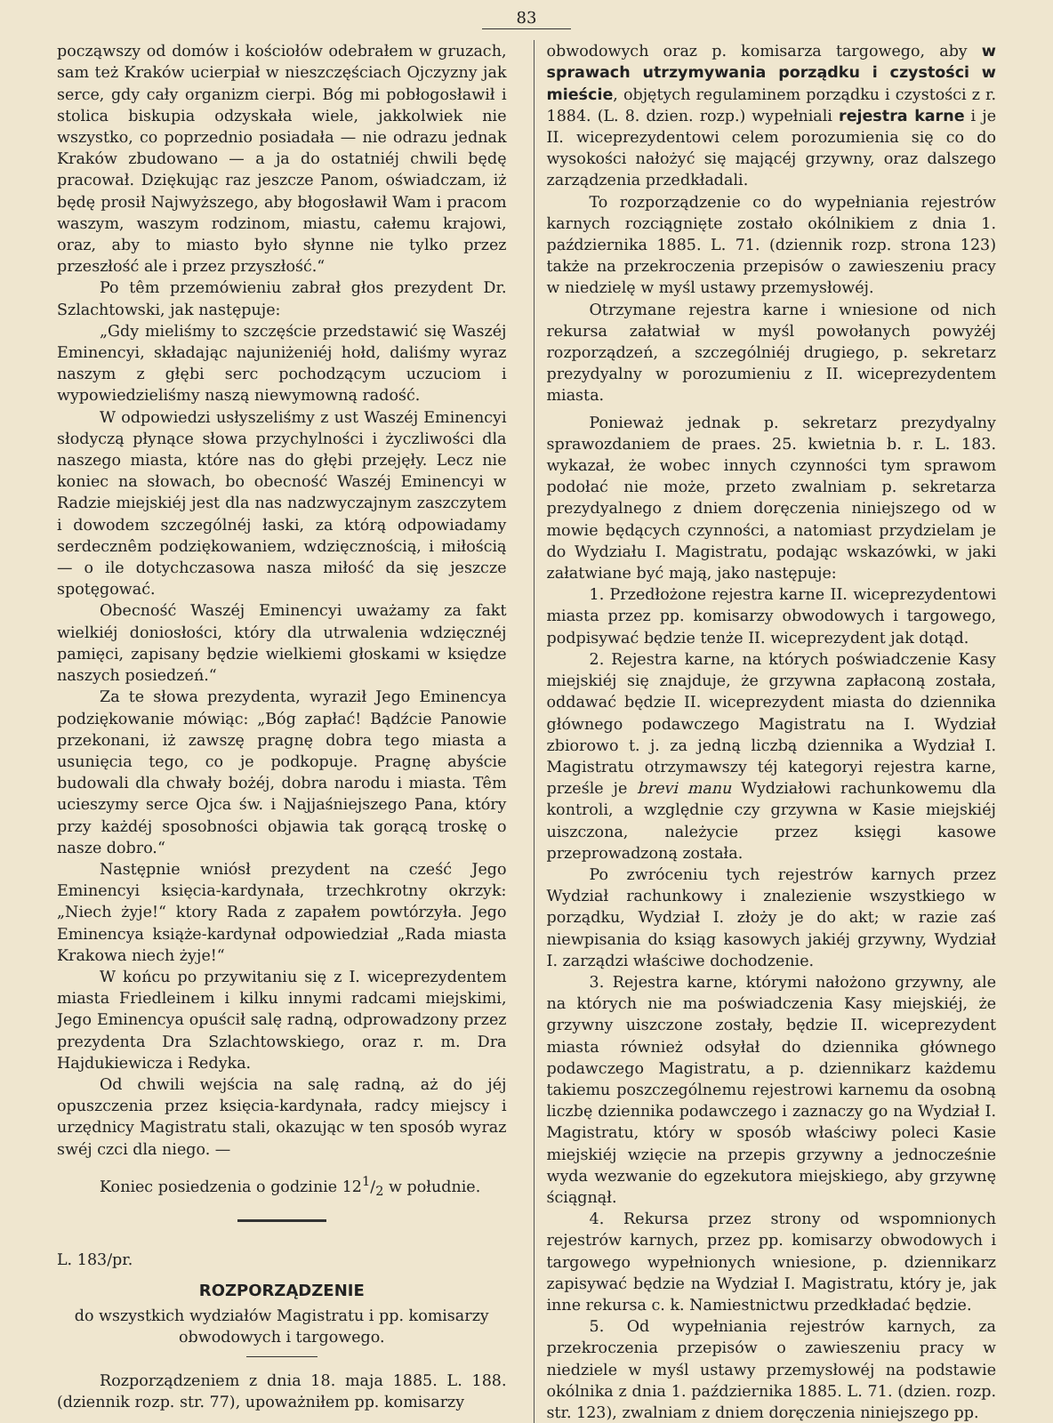83
począwszy od domów i kościołów odebrałem w gruzach, sam też Kraków ucierpiał w nieszczęściach Ojczyzny jak serce, gdy cały organizm cierpi. Bóg mi pobłogosławił i stolica biskupia odzyskała wiele, jakkolwiek nie wszystko, co poprzednio posiadała — nie odrazu jednak Kraków zbudowano — a ja do ostatniéj chwili będę pracował. Dziękując raz jeszcze Panom, oświadczam, iż będę prosił Najwyższego, aby błogosławił Wam i pracom waszym, waszym rodzinom, miastu, całemu krajowi, oraz, aby to miasto było słynne nie tylko przez przeszłość ale i przez przyszłość.“
Po têm przemówieniu zabrał głos prezydent Dr. Szlachtowski, jak następuje:
„Gdy mieliśmy to szczęście przedstawić się Waszéj Eminencyi, składając najuniżeniéj hołd, daliśmy wyraz naszym z głębi serc pochodzącym uczuciom i wypowiedzieliśmy naszą niewymowną radość.
W odpowiedzi usłyszeliśmy z ust Waszéj Eminencyi słodyczą płynące słowa przychylności i życzliwości dla naszego miasta, które nas do głębi przejęły. Lecz nie koniec na słowach, bo obecność Waszéj Eminencyi w Radzie miejskiéj jest dla nas nadzwyczajnym zaszczytem i dowodem szczególnéj łaski, za którą odpowiadamy serdecznêm podziękowaniem, wdzięcznością, i miłością — o ile dotychczasowa nasza miłość da się jeszcze spotęgować.
Obecność Waszéj Eminencyi uważamy za fakt wielkiéj doniosłości, który dla utrwalenia wdzięcznéj pamięci, zapisany będzie wielkiemi głoskami w księdze naszych posiedzeń.“
Za te słowa prezydenta, wyraził Jego Eminencya podziękowanie mówiąc: „Bóg zapłać! Bądźcie Panowie przekonani, iż zawszę pragnę dobra tego miasta a usunięcia tego, co je podkopuje. Pragnę abyście budowali dla chwały bożéj, dobra narodu i miasta. Têm ucieszymy serce Ojca św. i Najjaśniejszego Pana, który przy każdéj sposobności objawia tak gorącą troskę o nasze dobro.“
Następnie wniósł prezydent na cześć Jego Eminencyi księcia-kardynała, trzechkrotny okrzyk: „Niech żyje!“ ktory Rada z zapałem powtórzyła. Jego Eminencya książe-kardynał odpowiedział „Rada miasta Krakowa niech żyje!“
W końcu po przywitaniu się z I. wiceprezydentem miasta Friedleinem i kilku innymi radcami miejskimi, Jego Eminencya opuścił salę radną, odprowadzony przez prezydenta Dra Szlachtowskiego, oraz r. m. Dra Hajdukiewicza i Redyka.
Od chwili wejścia na salę radną, aż do jéj opuszczenia przez księcia-kardynała, radcy miejscy i urzędnicy Magistratu stali, okazując w ten sposób wyraz swéj czci dla niego. —
Koniec posiedzenia o godzinie 121/2 w południe.
L. 183/pr.
ROZPORZĄDZENIE
do wszystkich wydziałów Magistratu i pp. komisarzy obwodowych i targowego.
Rozporządzeniem z dnia 18. maja 1885. L. 188. (dziennik rozp. str. 77), upoważniłem pp. komisarzy
obwodowych oraz p. komisarza targowego, aby w sprawach utrzymywania porządku i czystości w mieście, objętych regulaminem porządku i czystości z r. 1884. (L. 8. dzien. rozp.) wypełniali rejestra karne i je II. wiceprezydentowi celem porozumienia się co do wysokości nałożyć się mającéj grzywny, oraz dalszego zarządzenia przedkładali.
To rozporządzenie co do wypełniania rejestrów karnych rozciągnięte zostało okólnikiem z dnia 1. października 1885. L. 71. (dziennik rozp. strona 123) także na przekroczenia przepisów o zawieszeniu pracy w niedzielę w myśl ustawy przemysłowéj.
Otrzymane rejestra karne i wniesione od nich rekursa załatwiał w myśl powołanych powyżéj rozporządzeń, a szczególniéj drugiego, p. sekretarz prezydyalny w porozumieniu z II. wiceprezydentem miasta.
Ponieważ jednak p. sekretarz prezydyalny sprawozdaniem de praes. 25. kwietnia b. r. L. 183. wykazał, że wobec innych czynności tym sprawom podołać nie może, przeto zwalniam p. sekretarza prezydyalnego z dniem doręczenia niniejszego od w mowie będących czynności, a natomiast przydzielam je do Wydziału I. Magistratu, podając wskazówki, w jaki załatwiane być mają, jako następuje:
1. Przedłożone rejestra karne II. wiceprezydentowi miasta przez pp. komisarzy obwodowych i targowego, podpisywać będzie tenże II. wiceprezydent jak dotąd.
2. Rejestra karne, na których poświadczenie Kasy miejskiéj się znajduje, że grzywna zapłaconą została, oddawać będzie II. wiceprezydent miasta do dziennika głównego podawczego Magistratu na I. Wydział zbiorowo t. j. za jedną liczbą dziennika a Wydział I. Magistratu otrzymawszy téj kategoryi rejestra karne, prześle je brevi manu Wydziałowi rachunkowemu dla kontroli, a względnie czy grzywna w Kasie miejskiéj uiszczona, należycie przez księgi kasowe przeprowadzoną została.
Po zwróceniu tych rejestrów karnych przez Wydział rachunkowy i znalezienie wszystkiego w porządku, Wydział I. złoży je do akt; w razie zaś niewpisania do ksiąg kasowych jakiéj grzywny, Wydział I. zarządzi właściwe dochodzenie.
3. Rejestra karne, którymi nałożono grzywny, ale na których nie ma poświadczenia Kasy miejskiéj, że grzywny uiszczone zostały, będzie II. wiceprezydent miasta również odsyłał do dziennika głównego podawczego Magistratu, a p. dziennikarz każdemu takiemu poszczególnemu rejestrowi karnemu da osobną liczbę dziennika podawczego i zaznaczy go na Wydział I. Magistratu, który w sposób właściwy poleci Kasie miejskiéj wzięcie na przepis grzywny a jednocześnie wyda wezwanie do egzekutora miejskiego, aby grzywnę ściągnął.
4. Rekursa przez strony od wspomnionych rejestrów karnych, przez pp. komisarzy obwodowych i targowego wypełnionych wniesione, p. dziennikarz zapisywać będzie na Wydział I. Magistratu, który je, jak inne rekursa c. k. Namiestnictwu przedkładać będzie.
5. Od wypełniania rejestrów karnych, za przekroczenia przepisów o zawieszeniu pracy w niedziele w myśl ustawy przemysłowéj na podstawie okólnika z dnia 1. października 1885. L. 71. (dzien. rozp. str. 123), zwalniam z dniem doręczenia niniejszego pp.